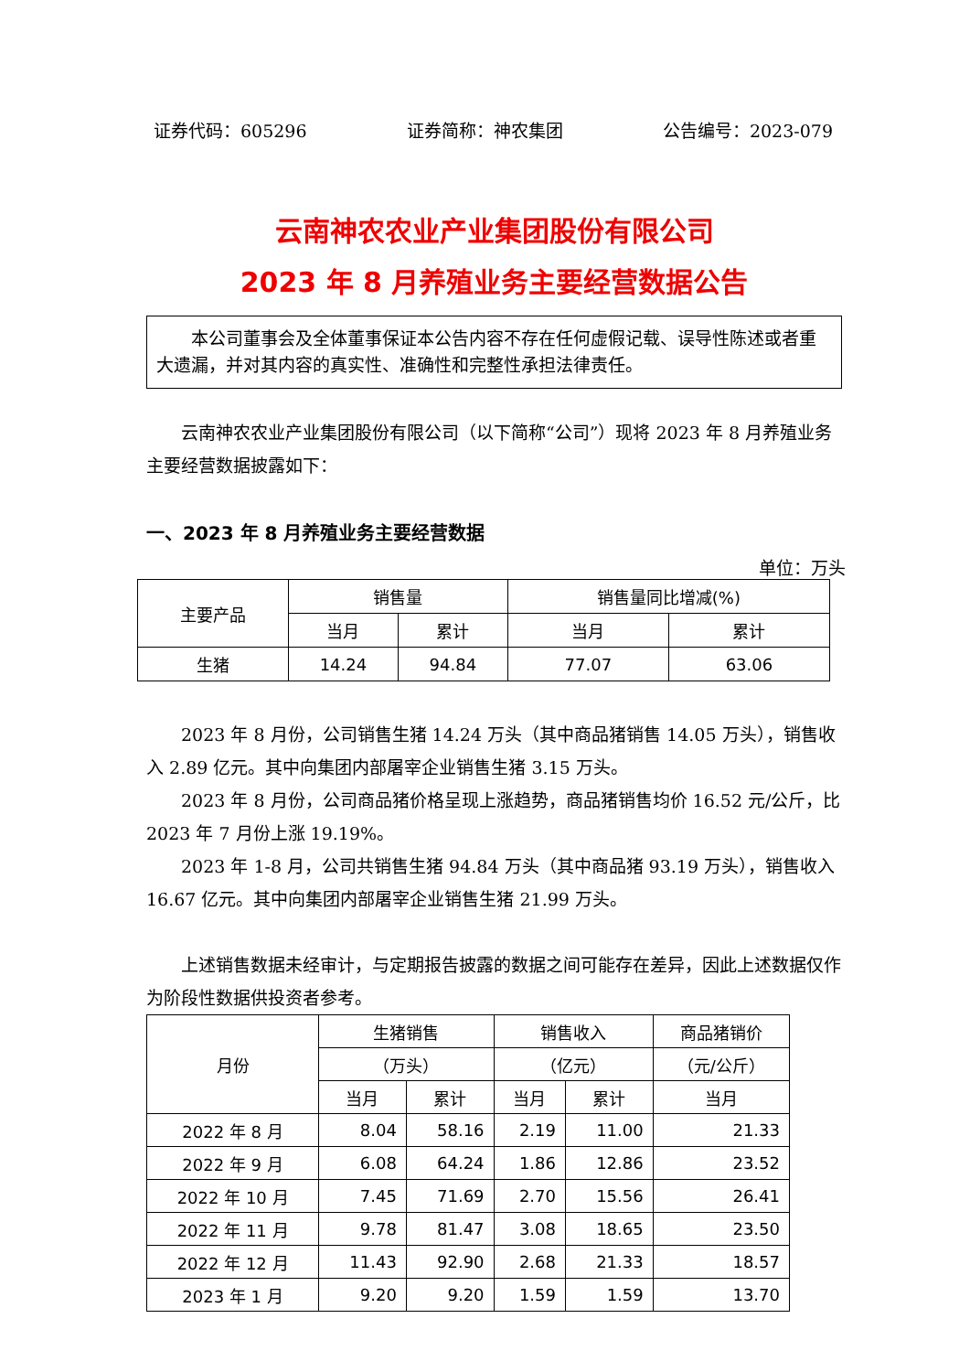证券代码：605296 证券简称：神农集团 公告编号：2023-079
云南神农农业产业集团股份有限公司
2023 年 8 月养殖业务主要经营数据公告
　　本公司董事会及全体董事保证本公告内容不存在任何虚假记载、误导性陈述或者重大遗漏，并对其内容的真实性、准确性和完整性承担法律责任。
云南神农农业产业集团股份有限公司（以下简称“公司”）现将 2023 年 8 月养殖业务主要经营数据披露如下：
一、2023 年 8 月养殖业务主要经营数据
单位：万头
| 主要产品 | 销售量 | | 销售量同比增减(%) | |
| --- | --- | --- | --- | --- |
| | 当月 | 累计 | 当月 | 累计 |
| 生猪 | 14.24 | 94.84 | 77.07 | 63.06 |
2023 年 8 月份，公司销售生猪 14.24 万头（其中商品猪销售 14.05 万头），销售收入 2.89 亿元。其中向集团内部屠宰企业销售生猪 3.15 万头。
2023 年 8 月份，公司商品猪价格呈现上涨趋势，商品猪销售均价 16.52 元/公斤，比 2023 年 7 月份上涨 19.19%。
2023 年 1-8 月，公司共销售生猪 94.84 万头（其中商品猪 93.19 万头），销售收入 16.67 亿元。其中向集团内部屠宰企业销售生猪 21.99 万头。
上述销售数据未经审计，与定期报告披露的数据之间可能存在差异，因此上述数据仅作为阶段性数据供投资者参考。
| 月份 | 生猪销售 | | 销售收入 | | 商品猪销价 |
| --- | --- | --- | --- | --- | --- |
| | （万头） | | （亿元） | | （元/公斤） |
| | 当月 | 累计 | 当月 | 累计 | 当月 |
| 2022 年 8 月 | 8.04 | 58.16 | 2.19 | 11.00 | 21.33 |
| 2022 年 9 月 | 6.08 | 64.24 | 1.86 | 12.86 | 23.52 |
| 2022 年 10 月 | 7.45 | 71.69 | 2.70 | 15.56 | 26.41 |
| 2022 年 11 月 | 9.78 | 81.47 | 3.08 | 18.65 | 23.50 |
| 2022 年 12 月 | 11.43 | 92.90 | 2.68 | 21.33 | 18.57 |
| 2023 年 1 月 | 9.20 | 9.20 | 1.59 | 1.59 | 13.70 |